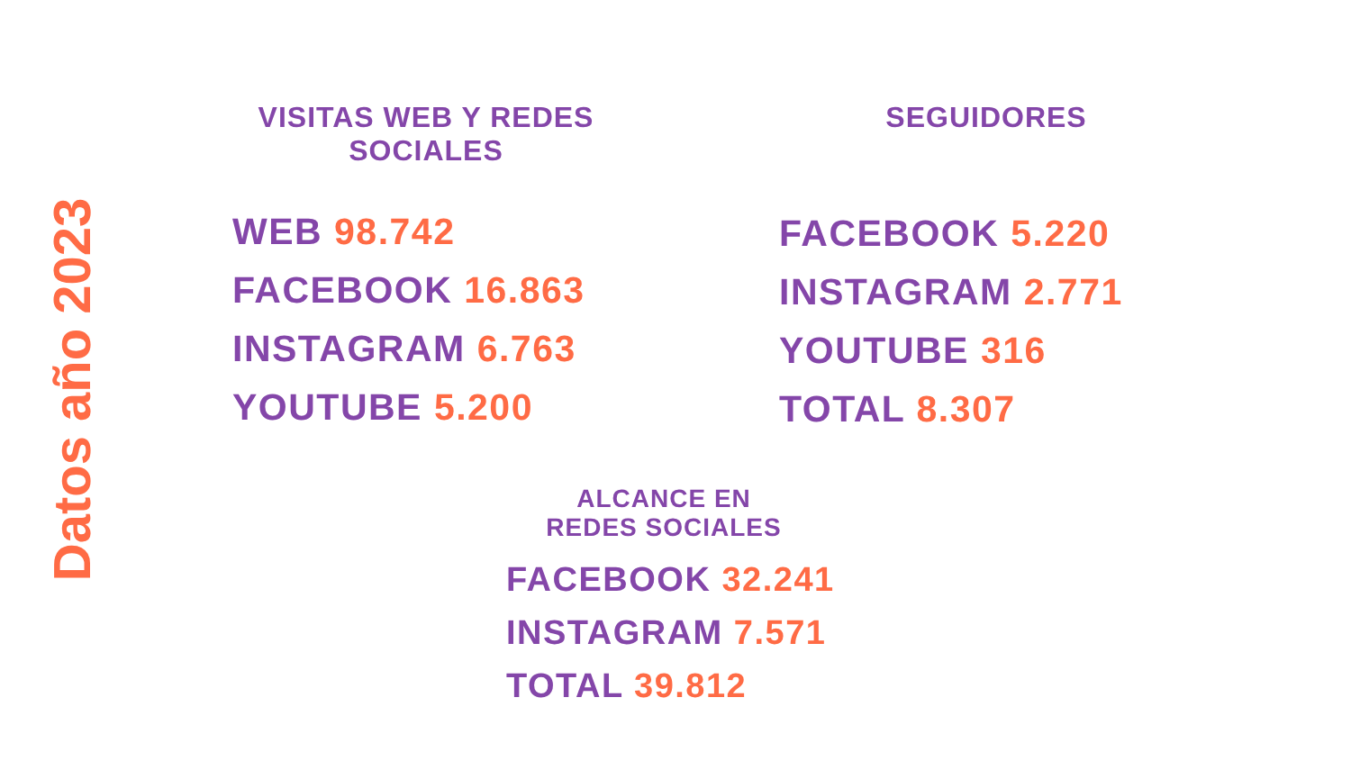Datos año 2023
VISITAS WEB Y REDES
SOCIALES
WEB 98.742
FACEBOOK 16.863
INSTAGRAM 6.763
YOUTUBE 5.200
SEGUIDORES
FACEBOOK 5.220
INSTAGRAM 2.771
YOUTUBE 316
TOTAL 8.307
ALCANCE EN
REDES SOCIALES
FACEBOOK 32.241
INSTAGRAM 7.571
TOTAL 39.812